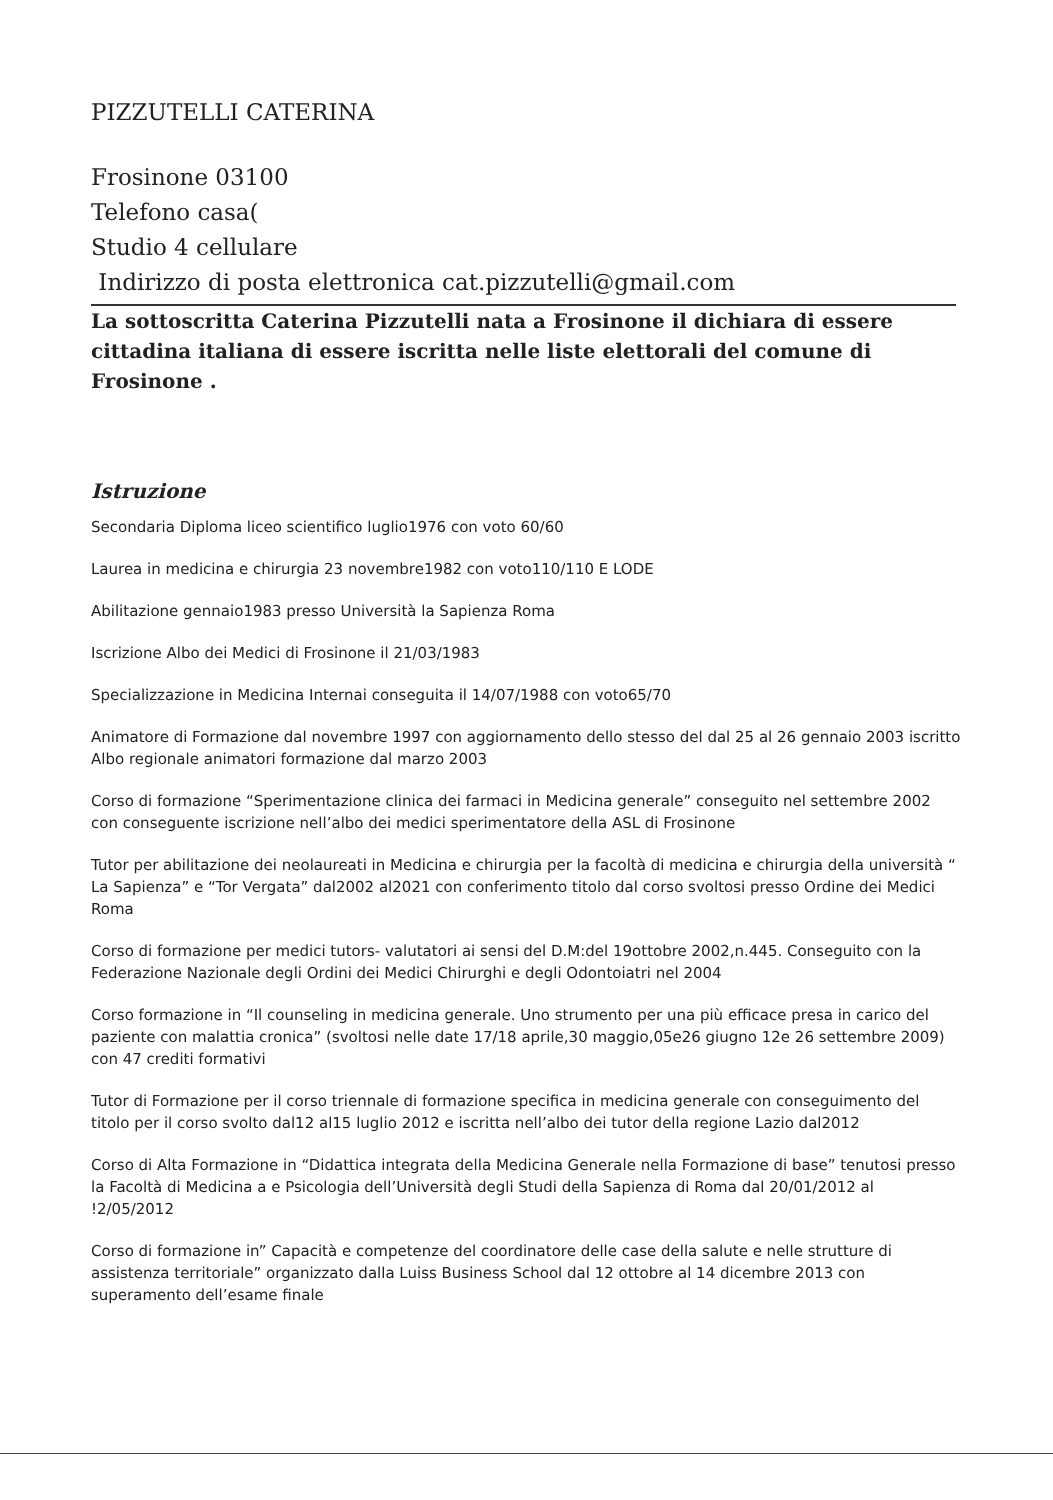PIZZUTELLI CATERINA
Frosinone 03100
Telefono casa(
Studio 4 cellulare
Indirizzo di posta elettronica cat.pizzutelli@gmail.com
La sottoscritta Caterina Pizzutelli nata a Frosinone il dichiara di essere cittadina italiana di essere iscritta nelle liste elettorali del comune di Frosinone .
Istruzione
Secondaria Diploma liceo scientifico luglio1976 con voto 60/60
Laurea in medicina e chirurgia 23 novembre1982 con voto110/110 E LODE
Abilitazione gennaio1983 presso Università la Sapienza Roma
Iscrizione Albo dei Medici di Frosinone il 21/03/1983
Specializzazione in Medicina Internai conseguita il 14/07/1988 con voto65/70
Animatore di Formazione dal novembre 1997 con aggiornamento dello stesso del dal 25 al 26 gennaio 2003 iscritto Albo regionale animatori formazione dal marzo 2003
Corso di formazione “Sperimentazione clinica dei farmaci in Medicina generale” conseguito nel settembre 2002 con conseguente iscrizione nell’albo dei medici sperimentatore della ASL di Frosinone
Tutor per abilitazione dei neolaureati in Medicina e chirurgia per la facoltà di medicina e chirurgia della università “ La Sapienza” e “Tor Vergata” dal2002 al2021 con conferimento titolo dal corso svoltosi presso Ordine dei Medici Roma
Corso di formazione per medici tutors- valutatori ai sensi del D.M:del 19ottobre 2002,n.445. Conseguito con la Federazione Nazionale degli Ordini dei Medici Chirurghi e degli Odontoiatri nel 2004
Corso formazione in “Il counseling in medicina generale. Uno strumento per una più efficace presa in carico del paziente con malattia cronica” (svoltosi nelle date 17/18 aprile,30 maggio,05e26 giugno 12e 26 settembre 2009) con 47 crediti formativi
Tutor di Formazione per il corso triennale di formazione specifica in medicina generale con conseguimento del titolo per il corso svolto dal12 al15 luglio 2012 e iscritta nell’albo dei tutor della regione Lazio dal2012
Corso di Alta Formazione in “Didattica integrata della Medicina Generale nella Formazione di base” tenutosi presso la Facoltà di Medicina a e Psicologia dell’Università degli Studi della Sapienza di Roma dal 20/01/2012 al !2/05/2012
Corso di formazione in” Capacità e competenze del coordinatore delle case della salute e nelle strutture di assistenza territoriale” organizzato dalla Luiss Business School dal 12 ottobre al 14 dicembre 2013 con superamento dell’esame finale